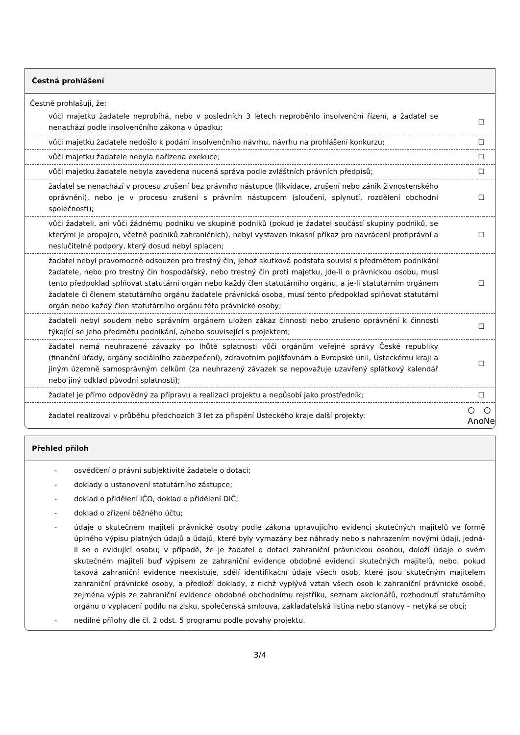Čestná prohlášení
Čestně prohlašuji, že:
| vůči majetku žadatele neprobíhá, nebo v posledních 3 letech neproběhlo insolvenční řízení, a žadatel se nenachází podle insolvenčního zákona v úpadku; | ☐ | |
| vůči majetku žadatele nedošlo k podání insolvenčního návrhu, návrhu na prohlášení konkurzu; | ☐ | |
| vůči majetku žadatele nebyla nařízena exekuce; | ☐ | |
| vůči majetku žadatele nebyla zavedena nucená správa podle zvláštních právních předpisů; | ☐ | |
| žadatel se nenachází v procesu zrušení bez právního nástupce (likvidace, zrušení nebo zánik živnostenského oprávnění), nebo je v procesu zrušení s právním nástupcem (sloučení, splynutí, rozdělení obchodní společnosti); | ☐ | |
| vůči žadateli, ani vůči žádnému podniku ve skupině podniků (pokud je žadatel součástí skupiny podniků, se kterými je propojen, včetně podniků zahraničních), nebyl vystaven inkasní příkaz pro navrácení protiprávní a neslučitelné podpory, který dosud nebyl splacen; | ☐ | |
| žadatel nebyl pravomocně odsouzen pro trestný čin, jehož skutková podstata souvisí s předmětem podnikání žadatele, nebo pro trestný čin hospodářský, nebo trestný čin proti majetku, jde-li o právnickou osobu, musí tento předpoklad splňovat statutární orgán nebo každý člen statutárního orgánu, a je-li statutárním orgánem žadatele či členem statutárního orgánu žadatele právnická osoba, musí tento předpoklad splňovat statutární orgán nebo každý člen statutárního orgánu této právnické osoby; | ☐ | |
| žadateli nebyl soudem nebo správním orgánem uložen zákaz činnosti nebo zrušeno oprávnění k činnosti týkající se jeho předmětu podnikání, a/nebo související s projektem; | ☐ | |
| žadatel nemá neuhrazené závazky po lhůtě splatnosti vůči orgánům veřejné správy České republiky (finanční úřady, orgány sociálního zabezpečení), zdravotním pojišťovnám a Evropské unii, Ústeckému kraji a jiným územně samosprávným celkům (za neuhrazený závazek se nepovažuje uzavřený splátkový kalendář nebo jiný odklad původní splatnosti); | ☐ | |
| žadatel je přímo odpovědný za přípravu a realizaci projektu a nepůsobí jako prostředník; | ☐ | |
| žadatel realizoval v průběhu předchozích 3 let za přispění Ústeckého kraje další projekty: | ○ Ano | ○ Ne |
Přehled příloh
- osvědčení o právní subjektivitě žadatele o dotaci;
- doklady o ustanovení statutárního zástupce;
- doklad o přidělení IČO, doklad o přidělení DIČ;
- doklad o zřízení běžného účtu;
- údaje o skutečném majiteli právnické osoby podle zákona upravujícího evidenci skutečných majitelů ve formě úplného výpisu platných údajů a údajů, které byly vymazány bez náhrady nebo s nahrazením novými údaji, jedná-li se o evidující osobu; v případě, že je žadatel o dotaci zahraniční právnickou osobou, doloží údaje o svém skutečném majiteli buď výpisem ze zahraniční evidence obdobné evidenci skutečných majitelů, nebo, pokud taková zahraniční evidence neexistuje, sdělí identifikační údaje všech osob, které jsou skutečným majitelem zahraniční právnické osoby, a předloží doklady, z nichž vyplývá vztah všech osob k zahraniční právnické osobě, zejména výpis ze zahraniční evidence obdobné obchodnímu rejstříku, seznam akcionářů, rozhodnutí statutárního orgánu o vyplacení podílu na zisku, společenská smlouva, zakladatelská listina nebo stanovy – netýká se obcí;
- nedílné přílohy dle čl. 2 odst. 5 programu podle povahy projektu.
3/4